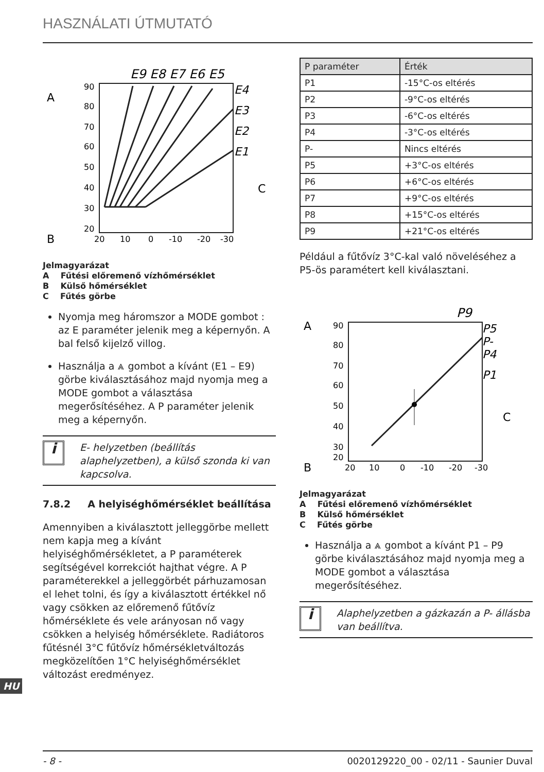HASZNÁLATI ÚTMUTATÓ
A
B
C
E9 E8 E7 E6 E5
E4
E3
E2
E1
90
80
70
60
50
40
30
20
20
10
0
-10
-20
-30
Jelmagyarázat
A Fűtési előremenő vízhőmérséklet
B Külső hőmérséklet
C Fűtés görbe
Nyomja meg háromszor a MODE gombot : az E paraméter jelenik meg a képernyőn. A bal felső kijelző villog.
Használja a ⩓ gombot a kívánt (E1 – E9) görbe kiválasztásához majd nyomja meg a MODE gombot a választása megerősítéséhez. A P paraméter jelenik meg a képernyőn.
i
E- helyzetben (beállítás alaphelyzetben), a külső szonda ki van kapcsolva.
7.8.2 A helyiséghőmérséklet beállítása
Amennyiben a kiválasztott jelleggörbe mellett nem kapja meg a kívánt helyiséghőmérsékletet, a P paraméterek segítségével korrekciót hajthat végre. A P paraméterekkel a jelleggörbét párhuzamosan el lehet tolni, és így a kiválasztott értékkel nő vagy csökken az előremenő fűtővíz hőmérséklete és vele arányosan nő vagy csökken a helyiség hőmérséklete. Radiátoros fűtésnél 3°C fűtővíz hőmérsékletváltozás megközelítően 1°C helyiséghőmérséklet változást eredményez.
| P paraméter | Érték |
| --- | --- |
| P1 | -15°C-os eltérés |
| P2 | -9°C-os eltérés |
| P3 | -6°C-os eltérés |
| P4 | -3°C-os eltérés |
| P- | Nincs eltérés |
| P5 | +3°C-os eltérés |
| P6 | +6°C-os eltérés |
| P7 | +9°C-os eltérés |
| P8 | +15°C-os eltérés |
| P9 | +21°C-os eltérés |
Például a fűtővíz 3°C-kal való növeléséhez a P5-ös paramétert kell kiválasztani.
A
B
C
P9
P5
P-
P4
P1
90
80
70
60
50
40
30
20
20
10
0
-10
-20
-30
Jelmagyarázat
A Fűtési előremenő vízhőmérséklet
B Külső hőmérséklet
C Fűtés görbe
Használja a ⩓ gombot a kívánt P1 – P9 görbe kiválasztásához majd nyomja meg a MODE gombot a választása megerősítéséhez.
i
Alaphelyzetben a gázkazán a P- állásba van beállítva.
HU
- 8 - 0020129220_00 - 02/11 - Saunier Duval